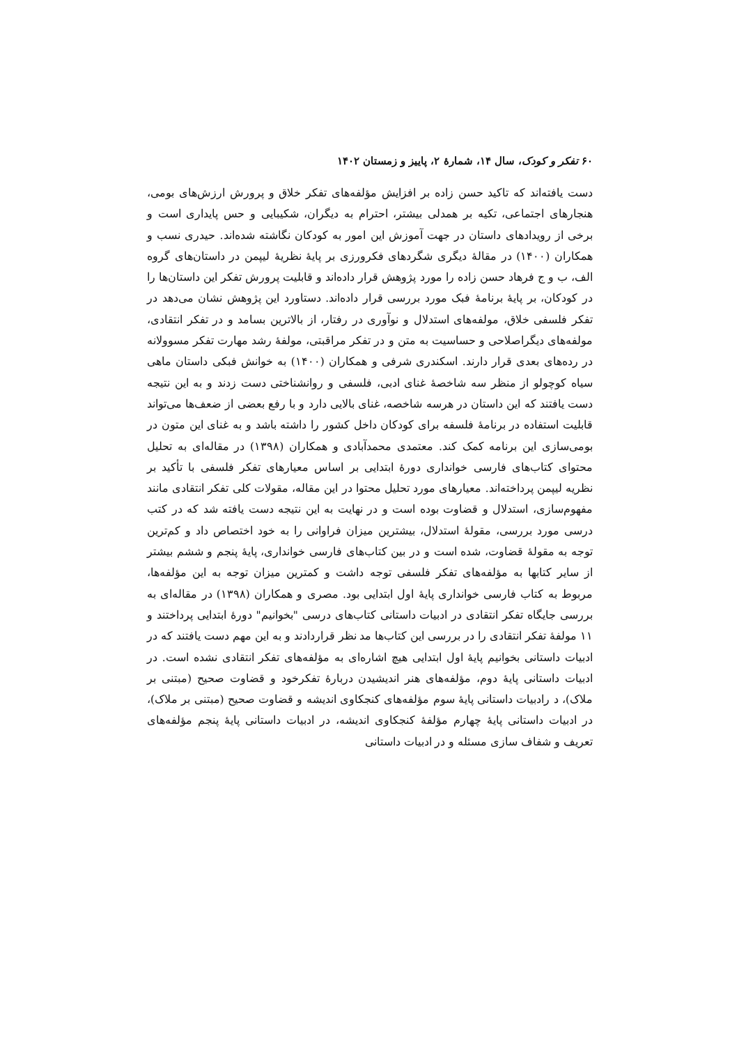۶۰ تفکر و کودک، سال ۱۴، شمارهٔ ۲، پاییز و زمستان ۱۴۰۲
دست یافته‌اند که تاکید حسن زاده بر افزایش مؤلفه‌های تفکر خلاق و پرورش ارزش‌های بومی، هنجارهای اجتماعی، تکیه بر همدلی بیشتر، احترام به دیگران، شکیبایی و حس پایداری است و برخی از رویدادهای داستان در جهت آموزش این امور به کودکان نگاشته شده‌اند. حیدری نسب و همکاران (۱۴۰۰) در مقالهٔ دیگری شگردهای فکرورزی بر پایهٔ نظریهٔ لیپمن در داستان‌های گروه الف، ب و ج فرهاد حسن زاده را مورد پژوهش قرار داده‌اند و قابلیت پرورش تفکر این داستان‌ها را در کودکان، بر پایهٔ برنامهٔ فبک مورد بررسی قرار داده‌اند. دستاورد این پژوهش نشان می‌دهد در تفکر فلسفی خلاق، مولفه‌های استدلال و نوآوری در رفتار، از بالاترین بسامد و در تفکر انتقادی، مولفه‌های دیگراصلاحی و حساسیت به متن و در تفکر مراقبتی، مولفهٔ رشد مهارت تفکر مسوولانه در رده‌های بعدی قرار دارند. اسکندری شرفی و همکاران (۱۴۰۰) به خوانش فبکی داستان ماهی سیاه کوچولو از منظر سه شاخصهٔ غنای ادبی، فلسفی و روانشناختی دست زدند و به این نتیجه دست یافتند که این داستان در هرسه شاخصه، غنای بالایی دارد و با رفع بعضی از ضعف‌ها می‌تواند قابلیت استفاده در برنامهٔ فلسفه برای کودکان داخل کشور را داشته باشد و به غنای این متون در بومی‌سازی این برنامه کمک کند. معتمدی محمدآبادی و همکاران (۱۳۹۸) در مقاله‌ای به تحلیل محتوای کتاب‌های فارسی خوانداری دورهٔ ابتدایی بر اساس معیارهای تفکر فلسفی با تأکید بر نظریه لیپمن پرداخته‌اند. معیارهای مورد تحلیل محتوا در این مقاله، مقولات کلی تفکر انتقادی مانند مفهوم‌سازی، استدلال و قضاوت بوده است و در نهایت به این نتیجه دست یافته شد که در کتب درسی مورد بررسی، مقولهٔ استدلال، بیشترین میزان فراوانی را به خود اختصاص داد و کم‌ترین توجه به مقولهٔ قضاوت، شده است و در بین کتاب‌های فارسی خوانداری، پایهٔ پنجم و ششم بیشتر از سایر کتابها به مؤلفه‌های تفکر فلسفی توجه داشت و کمترین میزان توجه به این مؤلفه‌ها، مربوط به کتاب فارسی خوانداری پایهٔ اول ابتدایی بود. مصری و همکاران (۱۳۹۸) در مقاله‌ای به بررسی جایگاه تفکر انتقادی در ادبیات داستانی کتاب‌های درسی "بخوانیم" دورهٔ ابتدایی پرداختند و ۱۱ مولفهٔ تفکر انتقادی را در بررسی این کتاب‌ها مد نظر قراردادند و به این مهم دست یافتند که در ادبیات داستانی بخوانیم پایهٔ اول ابتدایی هیچ اشاره‌ای به مؤلفه‌های تفکر انتقادی نشده است. در ادبیات داستانی پایهٔ دوم، مؤلفه‌های هنر اندیشیدن دربارهٔ تفکرخود و قضاوت صحیح (مبتنی بر ملاک)، د رادبیات داستانی پایهٔ سوم مؤلفه‌های کنجکاوی اندیشه و قضاوت صحیح (مبتنی بر ملاک)، در ادبیات داستانی پایهٔ چهارم مؤلفهٔ کنجکاوی اندیشه، در ادبیات داستانی پایهٔ پنجم مؤلفه‌های تعریف و شفاف سازی مسئله و در ادبیات داستانی